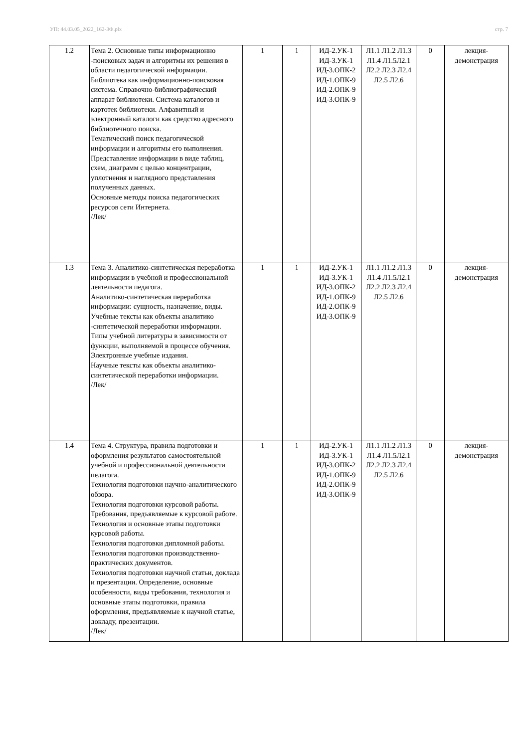УП: 44.03.05_2022_162-3Ф.plx стр. 7
| 1.2 | Тема 2. Основные типы информационно -поисковых задач и алгоритмы их решения в области педагогической информации. Библиотека как информационно-поисковая система. Справочно-библиографический аппарат библиотеки. Система каталогов и картотек библиотеки. Алфавитный и электронный каталоги как средство адресного библиотечного поиска. Тематический поиск педагогической информации и алгоритмы его выполнения. Представление информации в виде таблиц, схем, диаграмм с целью концентрации, уплотнения и наглядного представления полученных данных. Основные методы поиска педагогических ресурсов сети Интернета. /Лек/ | 1 | 1 | ИД-2.УК-1 ИД-3.УК-1 ИД-3.ОПК-2 ИД-1.ОПК-9 ИД-2.ОПК-9 ИД-3.ОПК-9 | Л1.1 Л1.2 Л1.3 Л1.4 Л1.5Л2.1 Л2.2 Л2.3 Л2.4 Л2.5 Л2.6 | 0 | лекция-демонстрация |
| 1.3 | Тема 3. Аналитико-синтетическая переработка информации в учебной и профессиональной деятельности педагога. Аналитико-синтетическая переработка информации: сущность, назначение, виды. Учебные тексты как объекты аналитико -синтетической переработки информации. Типы учебной литературы в зависимости от функции, выполняемой в процессе обучения. Электронные учебные издания. Научные тексты как объекты аналитико-синтетической переработки информации. /Лек/ | 1 | 1 | ИД-2.УК-1 ИД-3.УК-1 ИД-3.ОПК-2 ИД-1.ОПК-9 ИД-2.ОПК-9 ИД-3.ОПК-9 | Л1.1 Л1.2 Л1.3 Л1.4 Л1.5Л2.1 Л2.2 Л2.3 Л2.4 Л2.5 Л2.6 | 0 | лекция-демонстрация |
| 1.4 | Тема 4. Структура, правила подготовки и оформления результатов самостоятельной учебной и профессиональной деятельности педагога. Технология подготовки научно-аналитического обзора. Технология подготовки курсовой работы. Требования, предъявляемые к курсовой работе. Технология и основные этапы подготовки курсовой работы. Технология подготовки дипломной работы. Технология подготовки производственно-практических документов. Технология подготовки научной статьи, доклада и презентации. Определение, основные особенности, виды требования, технология и основные этапы подготовки, правила оформления, предъявляемые к научной статье, докладу, презентации. /Лек/ | 1 | 1 | ИД-2.УК-1 ИД-3.УК-1 ИД-3.ОПК-2 ИД-1.ОПК-9 ИД-2.ОПК-9 ИД-3.ОПК-9 | Л1.1 Л1.2 Л1.3 Л1.4 Л1.5Л2.1 Л2.2 Л2.3 Л2.4 Л2.5 Л2.6 | 0 | лекция-демонстрация |